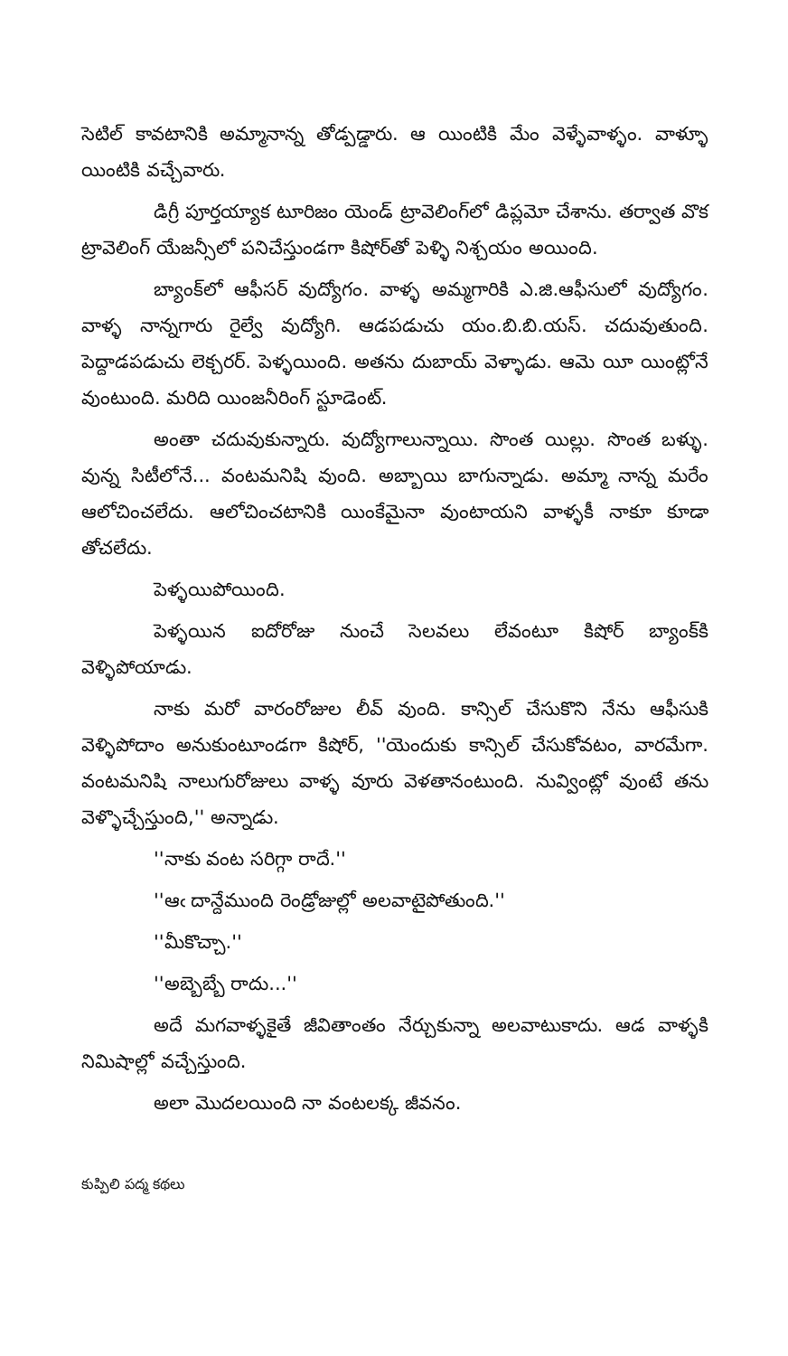సెటిల్ కావటానికి అమ్మానాన్న తోడ్పడ్డారు. ఆ యింటికి మేం వెళ్ళేవాళ్ళం. వాళ్ళూ యింటికి వచ్చేవారు.
డిగ్రీ పూర్తయ్యాక టూరిజం యెండ్ ట్రావెలింగ్‌లో డిప్లమో చేశాను. తర్వాత వొక ట్రావెలింగ్ యేజన్సీలో పనిచేస్తుండగా కిషోర్‌తో పెళ్ళి నిశ్చయం అయింది.
బ్యాంక్‌లో ఆఫీసర్ వుద్యోగం. వాళ్ళ అమ్మగారికి ఎ.జి.ఆఫీసులో వుద్యోగం. వాళ్ళ నాన్నగారు రైల్వే వుద్యోగి. ఆడపడుచు యం.బి.బి.యస్. చదువుతుంది. పెద్దాడపడుచు లెక్చరర్. పెళ్ళయింది. అతను దుబాయ్ వెళ్ళాడు. ఆమె యీ యింట్లోనే వుంటుంది. మరిది యింజనీరింగ్ స్టూడెంట్.
అంతా చదువుకున్నారు. వుద్యోగాలున్నాయి. సొంత యిల్లు. సొంత బళ్ళు. వున్న సిటీలోనే... వంటమనిషి వుంది. అబ్బాయి బాగున్నాడు. అమ్మా నాన్న మరేం ఆలోచించలేదు. ఆలోచించటానికి యింకేమైనా వుంటాయని వాళ్ళకీ నాకూ కూడా తోచలేదు.
పెళ్ళయిపోయింది.
పెళ్ళయిన ఐదోరోజు నుంచే సెలవలు లేవంటూ కిషోర్ బ్యాంక్‌కి వెళ్ళిపోయాడు.
నాకు మరో వారంరోజుల లీవ్ వుంది. కాన్సిల్ చేసుకొని నేను ఆఫీసుకి వెళ్ళిపోదాం అనుకుంటూండగా కిషోర్, ''యెందుకు కాన్సిల్ చేసుకోవటం, వారమేగా. వంటమనిషి నాలుగురోజులు వాళ్ళ వూరు వెళతానంటుంది. నువ్వింట్లో వుంటే తను వెళ్ళొచ్చేస్తుంది,'' అన్నాడు.
''నాకు వంట సరిగ్గా రాదే.''
''ఆఁ దాన్దేముంది రెండ్రోజుల్లో అలవాటైపోతుంది.''
''మీకొచ్చా.''
''అబ్బెబ్బే రాదు...''
అదే మగవాళ్ళకైతే జీవితాంతం నేర్చుకున్నా అలవాటుకాదు. ఆడ వాళ్ళకి నిమిషాల్లో వచ్చేస్తుంది.
అలా మొదలయింది నా వంటలక్క జీవనం.
కుప్పిలి పద్మ కథలు